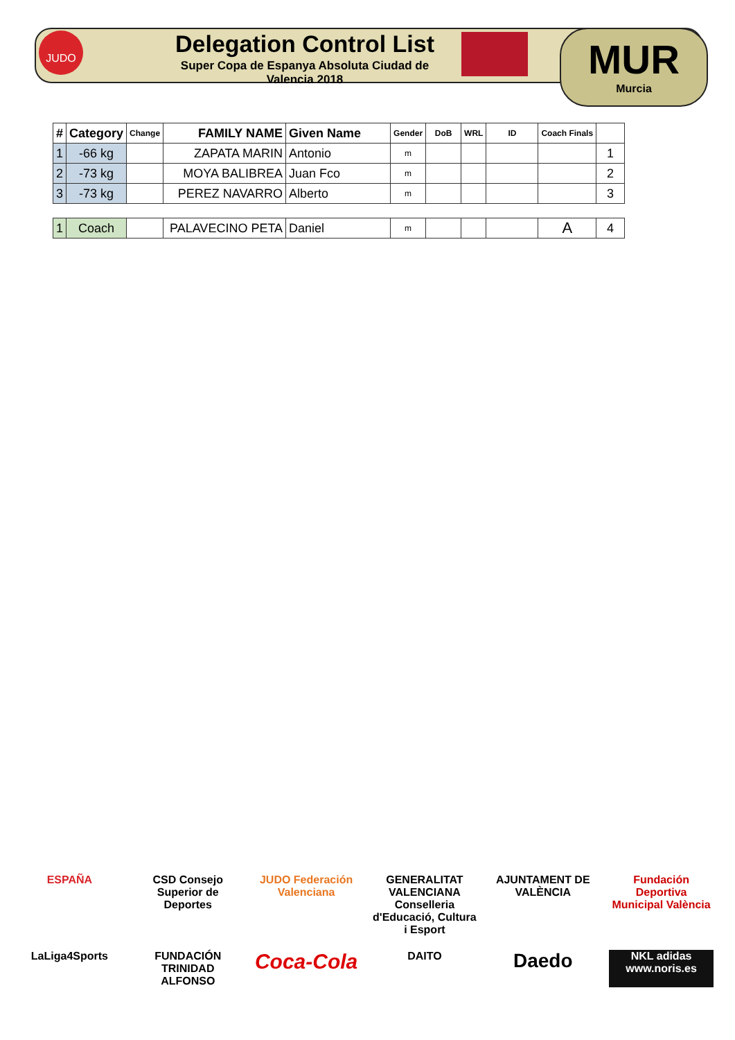JUDO
Delegation Control List
Super Copa de Espanya Absoluta Ciudad de Valencia 2018
MUR
Murcia
| # | Category | Change | FAMILY NAME | Given Name | Gender | DoB | WRL | ID | Coach Finals | |
| --- | --- | --- | --- | --- | --- | --- | --- | --- | --- | --- |
| 1 | -66 kg | | ZAPATA MARIN | Antonio | m | | | | | 1 |
| 2 | -73 kg | | MOYA BALIBREA | Juan Fco | m | | | | | 2 |
| 3 | -73 kg | | PEREZ NAVARRO | Alberto | m | | | | | 3 |
| 1 | Coach | | PALAVECINO PETA | Daniel | m | | | | A | 4 |
ESPAÑA
CSD Consejo Superior de Deportes
JUDO Federación Valenciana
GENERALITAT VALENCIANA Conselleria d'Educació, Cultura i Esport
AJUNTAMENT DE VALÈNCIA
Fundación Deportiva Municipal València
LaLiga4Sports
FUNDACIÓN TRINIDAD ALFONSO
Coca-Cola
DAITO
Daedo
NKL adidas www.noris.es